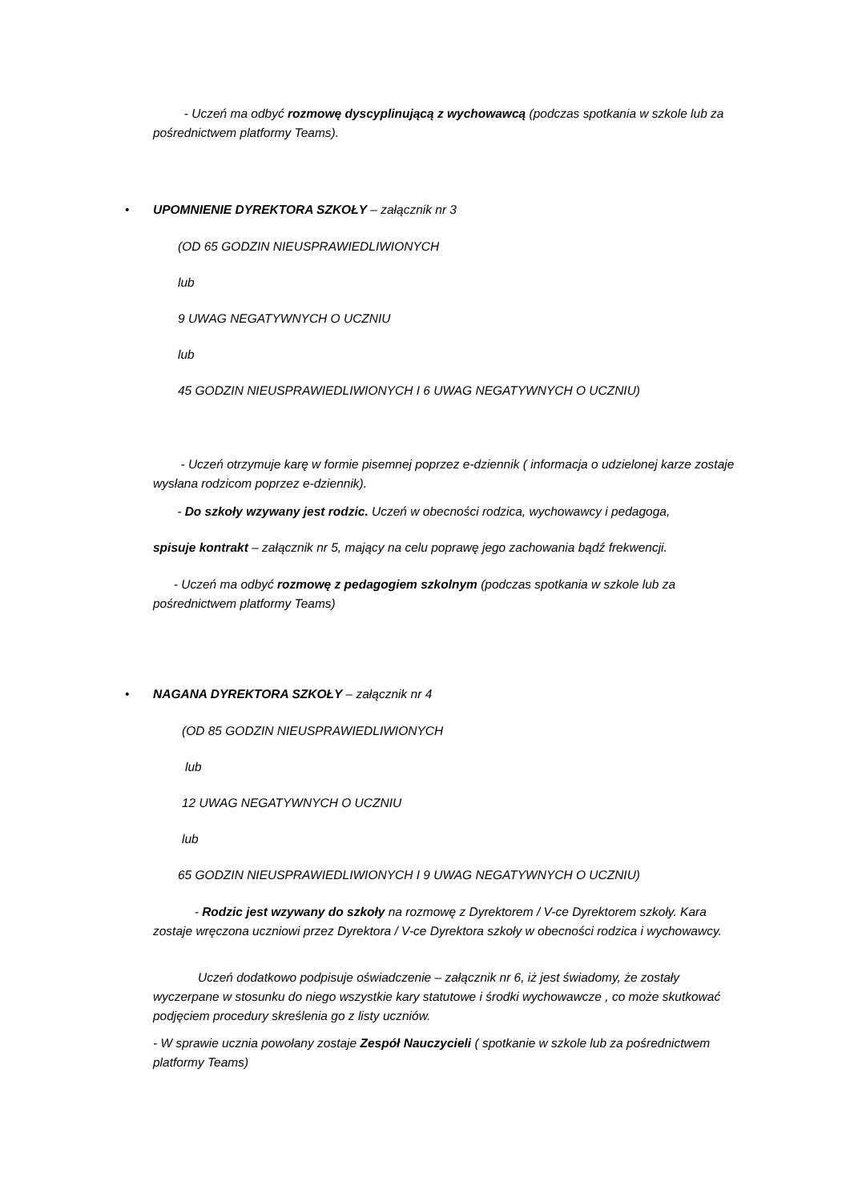- Uczeń ma odbyć rozmowę dyscyplinującą z wychowawcą (podczas spotkania w szkole lub za pośrednictwem platformy Teams).
• UPOMNIENIE DYREKTORA SZKOŁY – załącznik nr 3
(OD 65 GODZIN NIEUSPRAWIEDLIWIONYCH
lub
9 UWAG NEGATYWNYCH O UCZNIU
lub
45 GODZIN NIEUSPRAWIEDLIWIONYCH I 6 UWAG NEGATYWNYCH O UCZNIU)
- Uczeń otrzymuje karę w formie pisemnej poprzez e-dziennik ( informacja o udzielonej karze zostaje wysłana rodzicom poprzez e-dziennik).
- Do szkoły wzywany jest rodzic. Uczeń w obecności rodzica, wychowawcy i pedagoga,
spisuje kontrakt – załącznik nr 5, mający na celu poprawę jego zachowania bądź frekwencji.
- Uczeń ma odbyć rozmowę z pedagogiem szkolnym (podczas spotkania w szkole lub za pośrednictwem platformy Teams)
• NAGANA DYREKTORA SZKOŁY – załącznik nr 4
(OD 85 GODZIN NIEUSPRAWIEDLIWIONYCH
lub
12 UWAG NEGATYWNYCH O UCZNIU
lub
65 GODZIN NIEUSPRAWIEDLIWIONYCH I 9 UWAG NEGATYWNYCH O UCZNIU)
- Rodzic jest wzywany do szkoły na rozmowę z Dyrektorem / V-ce Dyrektorem szkoły. Kara zostaje wręczona uczniowi przez Dyrektora / V-ce Dyrektora szkoły w obecności rodzica i wychowawcy.
Uczeń dodatkowo podpisuje oświadczenie – załącznik nr 6, iż jest świadomy, że zostały wyczerpane w stosunku do niego wszystkie kary statutowe i środki wychowawcze , co może skutkować podjęciem procedury skreślenia go z listy uczniów.
- W sprawie ucznia powołany zostaje Zespół Nauczycieli ( spotkanie w szkole lub za pośrednictwem platformy Teams)